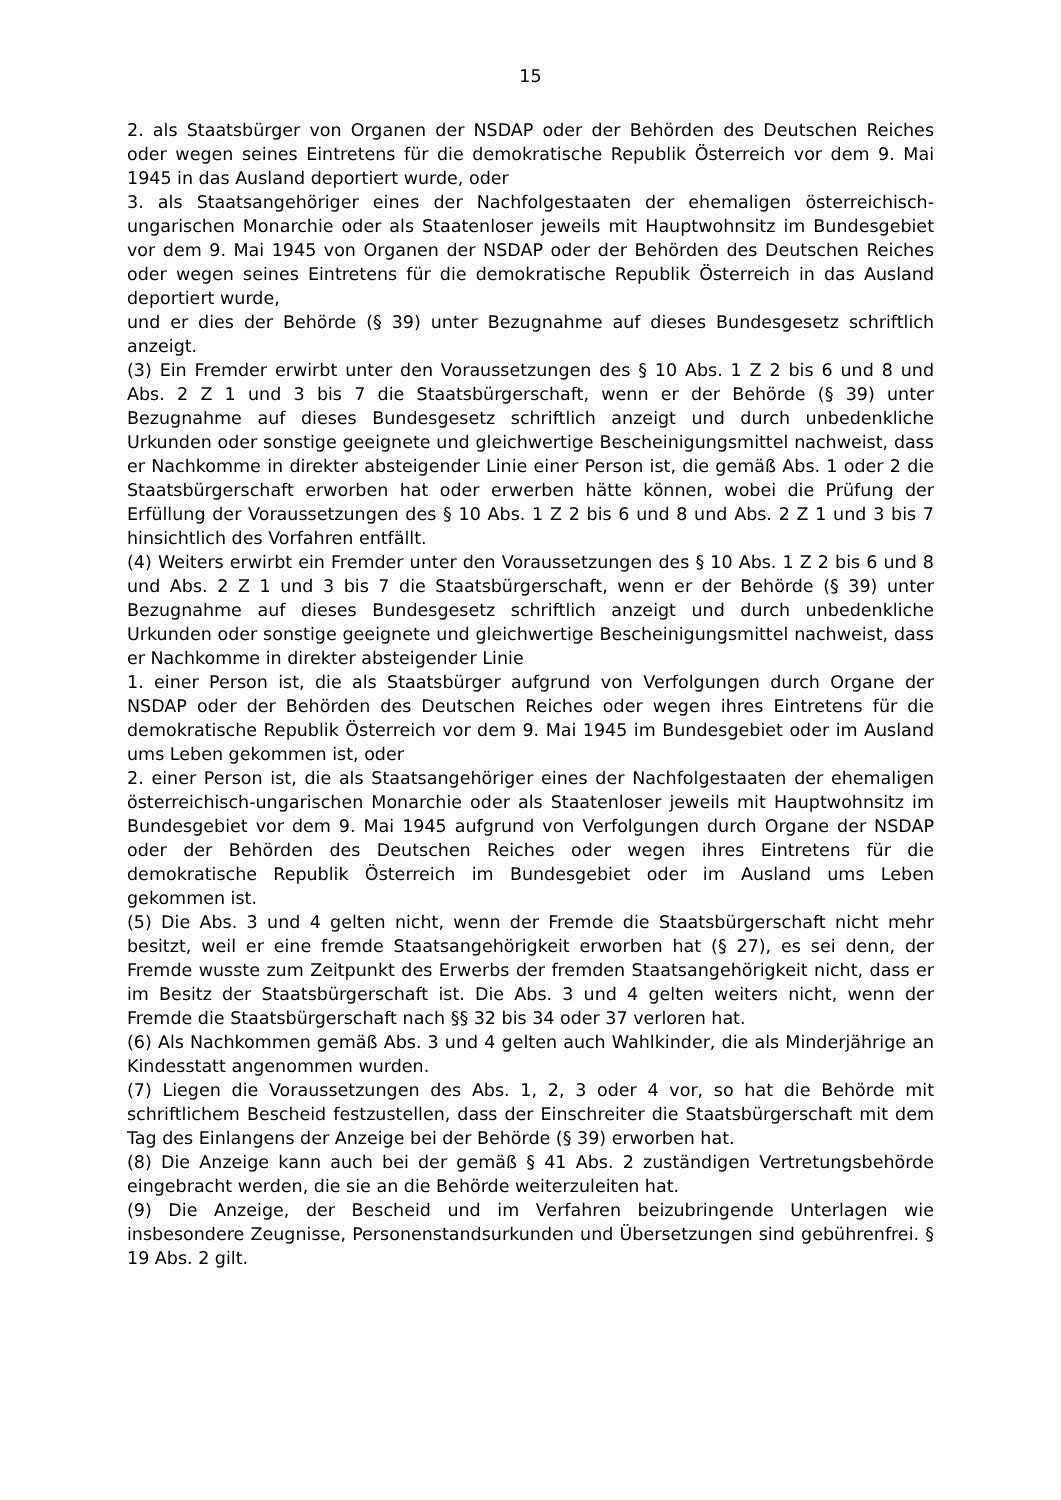15
2. als Staatsbürger von Organen der NSDAP oder der Behörden des Deutschen Reiches oder wegen seines Eintretens für die demokratische Republik Österreich vor dem 9. Mai 1945 in das Ausland deportiert wurde, oder
3. als Staatsangehöriger eines der Nachfolgestaaten der ehemaligen österreichisch-ungarischen Monarchie oder als Staatenloser jeweils mit Hauptwohnsitz im Bundesgebiet vor dem 9. Mai 1945 von Organen der NSDAP oder der Behörden des Deutschen Reiches oder wegen seines Eintretens für die demokratische Republik Österreich in das Ausland deportiert wurde,
und er dies der Behörde (§ 39) unter Bezugnahme auf dieses Bundesgesetz schriftlich anzeigt.
(3) Ein Fremder erwirbt unter den Voraussetzungen des § 10 Abs. 1 Z 2 bis 6 und 8 und Abs. 2 Z 1 und 3 bis 7 die Staatsbürgerschaft, wenn er der Behörde (§ 39) unter Bezugnahme auf dieses Bundesgesetz schriftlich anzeigt und durch unbedenkliche Urkunden oder sonstige geeignete und gleichwertige Bescheinigungsmittel nachweist, dass er Nachkomme in direkter absteigender Linie einer Person ist, die gemäß Abs. 1 oder 2 die Staatsbürgerschaft erworben hat oder erwerben hätte können, wobei die Prüfung der Erfüllung der Voraussetzungen des § 10 Abs. 1 Z 2 bis 6 und 8 und Abs. 2 Z 1 und 3 bis 7 hinsichtlich des Vorfahren entfällt.
(4) Weiters erwirbt ein Fremder unter den Voraussetzungen des § 10 Abs. 1 Z 2 bis 6 und 8 und Abs. 2 Z 1 und 3 bis 7 die Staatsbürgerschaft, wenn er der Behörde (§ 39) unter Bezugnahme auf dieses Bundesgesetz schriftlich anzeigt und durch unbedenkliche Urkunden oder sonstige geeignete und gleichwertige Bescheinigungsmittel nachweist, dass er Nachkomme in direkter absteigender Linie
1. einer Person ist, die als Staatsbürger aufgrund von Verfolgungen durch Organe der NSDAP oder der Behörden des Deutschen Reiches oder wegen ihres Eintretens für die demokratische Republik Österreich vor dem 9. Mai 1945 im Bundesgebiet oder im Ausland ums Leben gekommen ist, oder
2. einer Person ist, die als Staatsangehöriger eines der Nachfolgestaaten der ehemaligen österreichisch-ungarischen Monarchie oder als Staatenloser jeweils mit Hauptwohnsitz im Bundesgebiet vor dem 9. Mai 1945 aufgrund von Verfolgungen durch Organe der NSDAP oder der Behörden des Deutschen Reiches oder wegen ihres Eintretens für die demokratische Republik Österreich im Bundesgebiet oder im Ausland ums Leben gekommen ist.
(5) Die Abs. 3 und 4 gelten nicht, wenn der Fremde die Staatsbürgerschaft nicht mehr besitzt, weil er eine fremde Staatsangehörigkeit erworben hat (§ 27), es sei denn, der Fremde wusste zum Zeitpunkt des Erwerbs der fremden Staatsangehörigkeit nicht, dass er im Besitz der Staatsbürgerschaft ist. Die Abs. 3 und 4 gelten weiters nicht, wenn der Fremde die Staatsbürgerschaft nach §§ 32 bis 34 oder 37 verloren hat.
(6) Als Nachkommen gemäß Abs. 3 und 4 gelten auch Wahlkinder, die als Minderjährige an Kindesstatt angenommen wurden.
(7) Liegen die Voraussetzungen des Abs. 1, 2, 3 oder 4 vor, so hat die Behörde mit schriftlichem Bescheid festzustellen, dass der Einschreiter die Staatsbürgerschaft mit dem Tag des Einlangens der Anzeige bei der Behörde (§ 39) erworben hat.
(8) Die Anzeige kann auch bei der gemäß § 41 Abs. 2 zuständigen Vertretungsbehörde eingebracht werden, die sie an die Behörde weiterzuleiten hat.
(9) Die Anzeige, der Bescheid und im Verfahren beizubringende Unterlagen wie insbesondere Zeugnisse, Personenstandsurkunden und Übersetzungen sind gebührenfrei. § 19 Abs. 2 gilt.